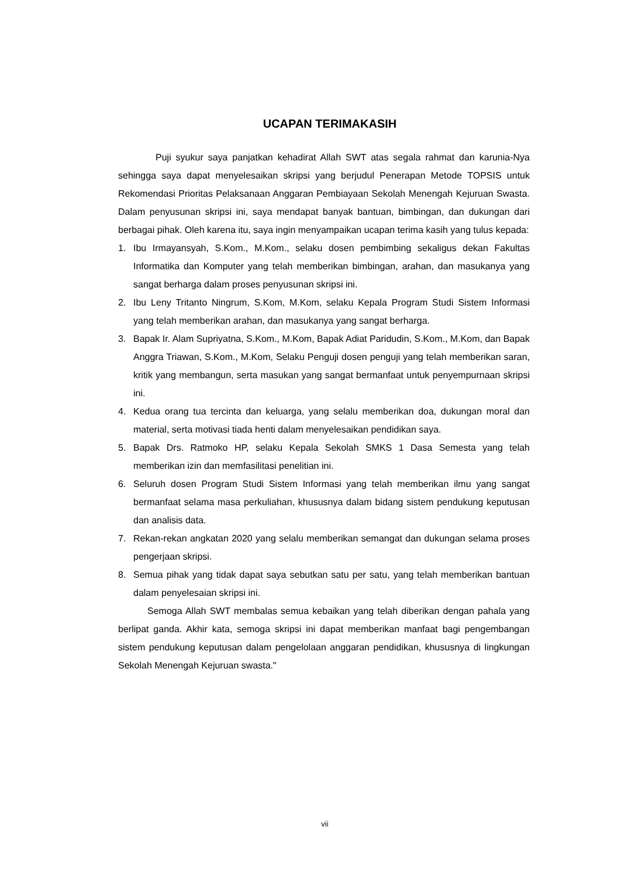UCAPAN TERIMAKASIH
Puji syukur saya panjatkan kehadirat Allah SWT atas segala rahmat dan karunia-Nya sehingga saya dapat menyelesaikan skripsi yang berjudul Penerapan Metode TOPSIS untuk Rekomendasi Prioritas Pelaksanaan Anggaran Pembiayaan Sekolah Menengah Kejuruan Swasta. Dalam penyusunan skripsi ini, saya mendapat banyak bantuan, bimbingan, dan dukungan dari berbagai pihak. Oleh karena itu, saya ingin menyampaikan ucapan terima kasih yang tulus kepada:
1. Ibu Irmayansyah, S.Kom., M.Kom., selaku dosen pembimbing sekaligus dekan Fakultas Informatika dan Komputer yang telah memberikan bimbingan, arahan, dan masukanya yang sangat berharga dalam proses penyusunan skripsi ini.
2. Ibu Leny Tritanto Ningrum, S.Kom, M.Kom, selaku Kepala Program Studi Sistem Informasi yang telah memberikan arahan, dan masukanya yang sangat berharga.
3. Bapak Ir. Alam Supriyatna, S.Kom., M.Kom, Bapak Adiat Paridudin, S.Kom., M.Kom, dan Bapak Anggra Triawan, S.Kom., M.Kom, Selaku Penguji dosen penguji yang telah memberikan saran, kritik yang membangun, serta masukan yang sangat bermanfaat untuk penyempurnaan skripsi ini.
4. Kedua orang tua tercinta dan keluarga, yang selalu memberikan doa, dukungan moral dan material, serta motivasi tiada henti dalam menyelesaikan pendidikan saya.
5. Bapak Drs. Ratmoko HP, selaku Kepala Sekolah SMKS 1 Dasa Semesta yang telah memberikan izin dan memfasilitasi penelitian ini.
6. Seluruh dosen Program Studi Sistem Informasi yang telah memberikan ilmu yang sangat bermanfaat selama masa perkuliahan, khususnya dalam bidang sistem pendukung keputusan dan analisis data.
7. Rekan-rekan angkatan 2020 yang selalu memberikan semangat dan dukungan selama proses pengerjaan skripsi.
8. Semua pihak yang tidak dapat saya sebutkan satu per satu, yang telah memberikan bantuan dalam penyelesaian skripsi ini.
Semoga Allah SWT membalas semua kebaikan yang telah diberikan dengan pahala yang berlipat ganda. Akhir kata, semoga skripsi ini dapat memberikan manfaat bagi pengembangan sistem pendukung keputusan dalam pengelolaan anggaran pendidikan, khususnya di lingkungan Sekolah Menengah Kejuruan swasta."
vii